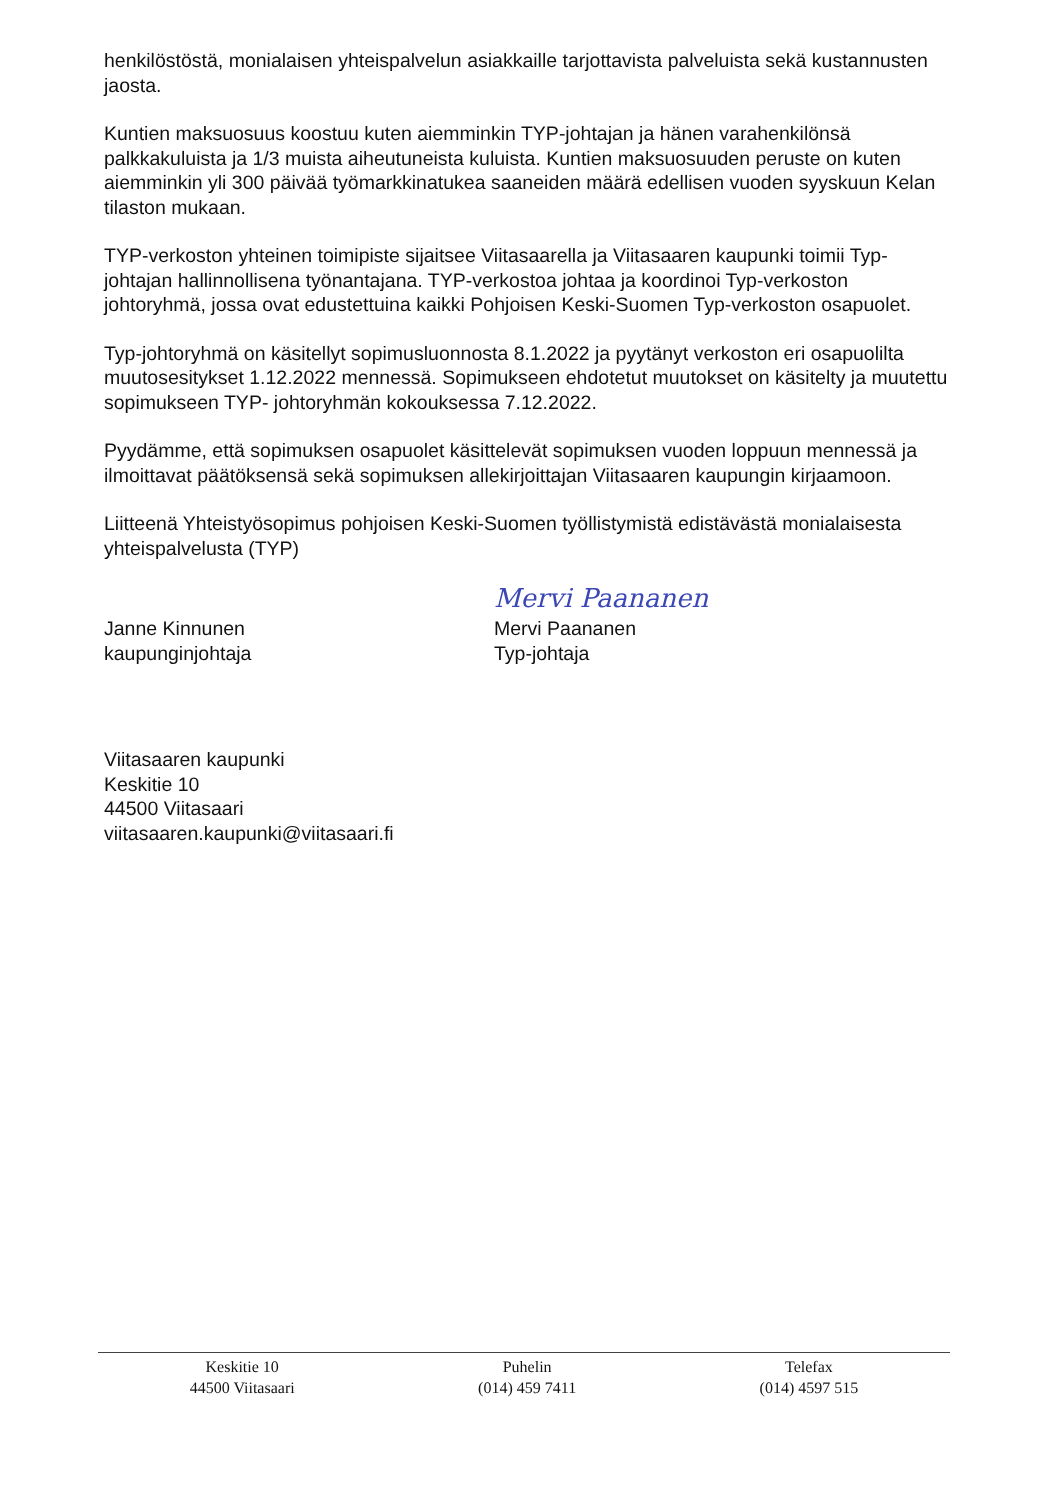henkilöstöstä, monialaisen yhteispalvelun asiakkaille tarjottavista palveluista sekä kustannusten jaosta.
Kuntien maksuosuus koostuu kuten aiemminkin TYP-johtajan ja hänen varahenkilönsä palkkakuluista ja 1/3 muista aiheutuneista kuluista. Kuntien maksuosuuden peruste on kuten aiemminkin yli 300 päivää työmarkkinatukea saaneiden määrä edellisen vuoden syyskuun Kelan tilaston mukaan.
TYP-verkoston yhteinen toimipiste sijaitsee Viitasaarella ja Viitasaaren kaupunki toimii Typ-johtajan hallinnollisena työnantajana. TYP-verkostoa johtaa ja koordinoi Typ-verkoston johtoryhmä, jossa ovat edustettuina kaikki Pohjoisen Keski-Suomen Typ-verkoston osapuolet.
Typ-johtoryhmä on käsitellyt sopimusluonnosta 8.1.2022 ja pyytänyt verkoston eri osapuolilta muutosesitykset 1.12.2022 mennessä. Sopimukseen ehdotetut muutokset on käsitelty ja muutettu sopimukseen TYP- johtoryhmän kokouksessa 7.12.2022.
Pyydämme, että sopimuksen osapuolet käsittelevät sopimuksen vuoden loppuun mennessä ja ilmoittavat päätöksensä sekä sopimuksen allekirjoittajan Viitasaaren kaupungin kirjaamoon.
Liitteenä Yhteistyösopimus pohjoisen Keski-Suomen työllistymistä edistävästä monialaisesta yhteispalvelusta (TYP)
Janne Kinnunen
kaupunginjohtaja
Mervi Paananen
Mervi Paananen
Typ-johtaja
Viitasaaren kaupunki
Keskitie 10
44500 Viitasaari
viitasaaren.kaupunki@viitasaari.fi
Keskitie 10
44500 Viitasaari
Puhelin
(014) 459 7411
Telefax
(014) 4597 515